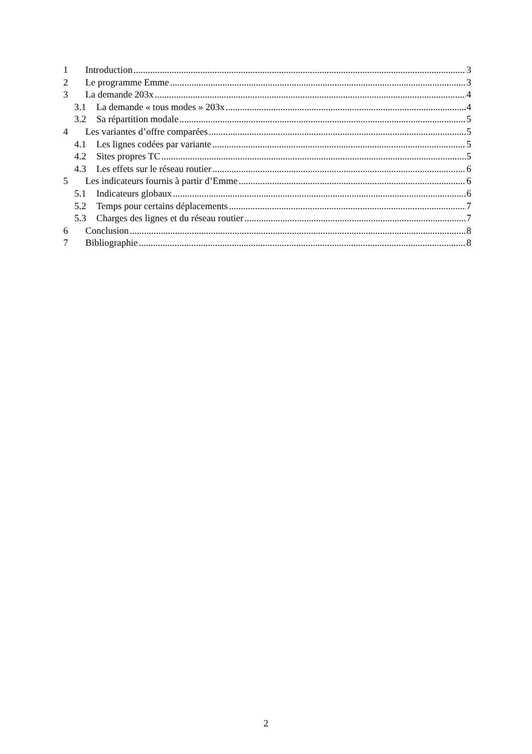1 Introduction 3
2 Le programme Emme 3
3 La demande 203x 4
3.1 La demande « tous modes » 203x 4
3.2 Sa répartition modale 5
4 Les variantes d’offre comparées 5
4.1 Les lignes codées par variante 5
4.2 Sites propres TC 5
4.3 Les effets sur le réseau routier 6
5 Les indicateurs fournis à partir d’Emme 6
5.1 Indicateurs globaux 6
5.2 Temps pour certains déplacements 7
5.3 Charges des lignes et du réseau routier 7
6 Conclusion 8
7 Bibliographie 8
2